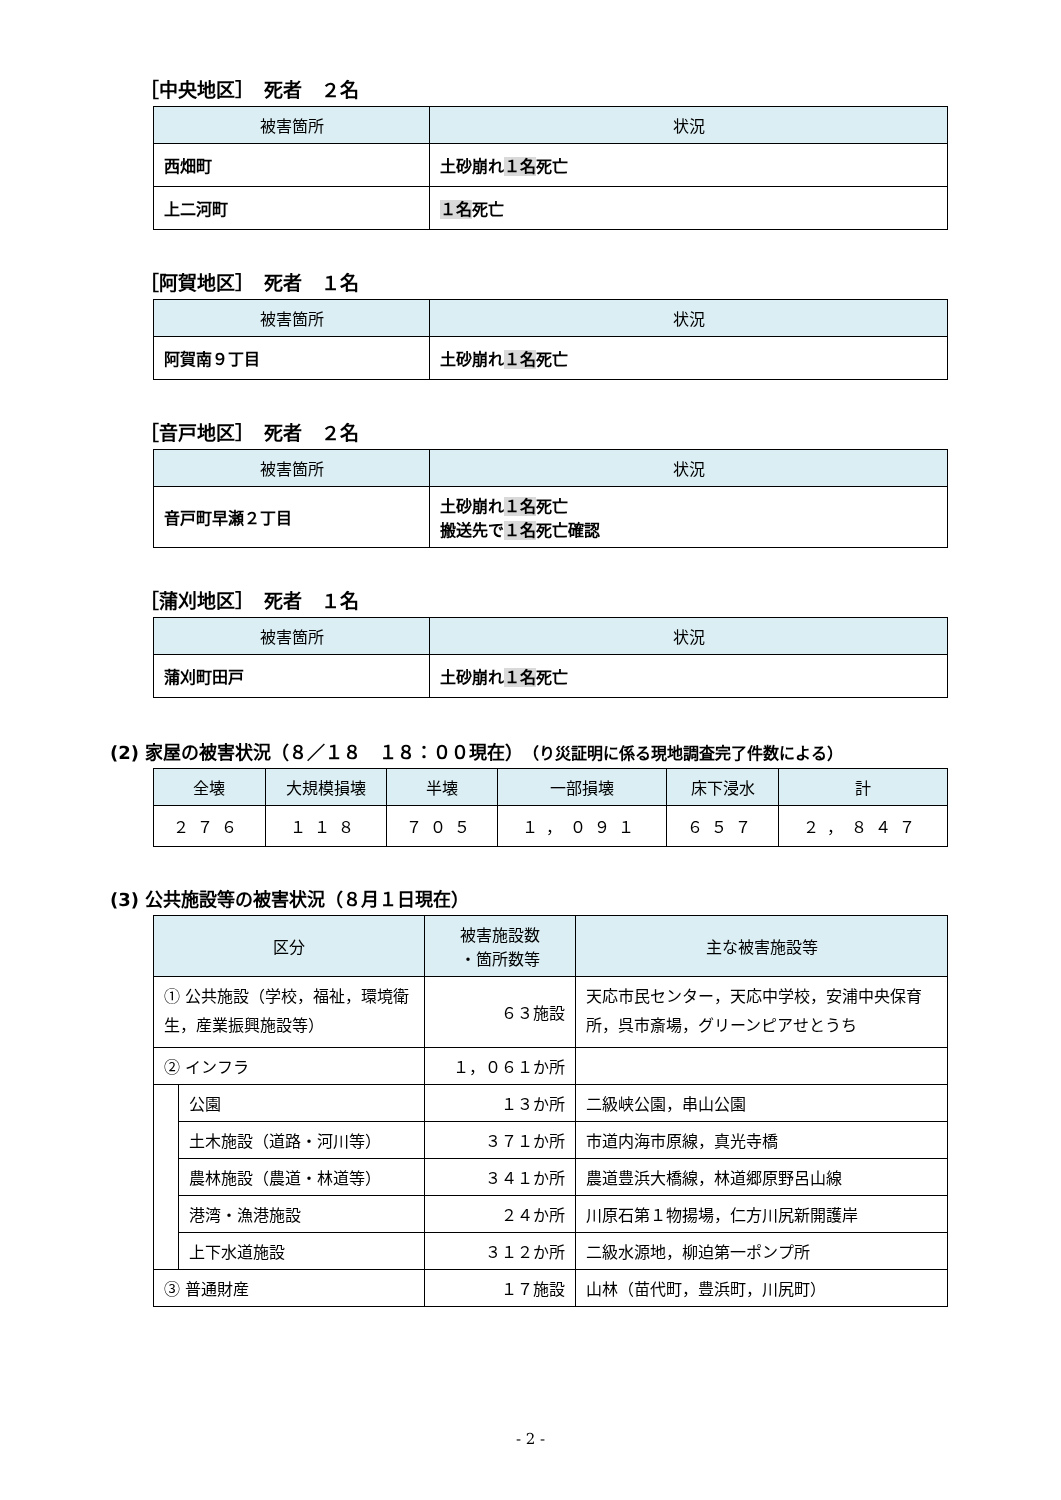［中央地区］　死者　２名
| 被害箇所 | 状況 |
| --- | --- |
| 西畑町 | 土砂崩れ １名 死亡 |
| 上二河町 | １名 死亡 |
［阿賀地区］　死者　１名
| 被害箇所 | 状況 |
| --- | --- |
| 阿賀南９丁目 | 土砂崩れ １名 死亡 |
［音戸地区］　死者　２名
| 被害箇所 | 状況 |
| --- | --- |
| 音戸町早瀬２丁目 | 土砂崩れ １名 死亡 搬送先で １名 死亡確認 |
［蒲刈地区］　死者　１名
| 被害箇所 | 状況 |
| --- | --- |
| 蒲刈町田戸 | 土砂崩れ １名 死亡 |
(2) 家屋の被害状況（８／１８　１８：００現在）（り災証明に係る現地調査完了件数による）
| 全壊 | 大規模損壊 | 半壊 | 一部損壊 | 床下浸水 | 計 |
| --- | --- | --- | --- | --- | --- |
| ２７６ | １１８ | ７０５ | １，０９１ | ６５７ | ２，８４７ |
(3) 公共施設等の被害状況（８月１日現在）
| 区分 | | 被害施設数 ・箇所数等 | 主な被害施設等 |
| --- | --- | --- | --- |
| ① 公共施設（学校，福祉，環境衛生，産業振興施設等） | | ６３施設 | 天応市民センター，天応中学校，安浦中央保育所，呉市斎場，グリーンピアせとうち |
| ② インフラ | | １，０６１か所 | |
| | 公園 | １３か所 | 二級峡公園，串山公園 |
| | 土木施設（道路・河川等） | ３７１か所 | 市道内海市原線，真光寺橋 |
| | 農林施設（農道・林道等） | ３４１か所 | 農道豊浜大橋線，林道郷原野呂山線 |
| | 港湾・漁港施設 | ２４か所 | 川原石第１物揚場，仁方川尻新開護岸 |
| | 上下水道施設 | ３１２か所 | 二級水源地，柳迫第一ポンプ所 |
| ③ 普通財産 | | １７施設 | 山林（苗代町，豊浜町，川尻町） |
- 2 -